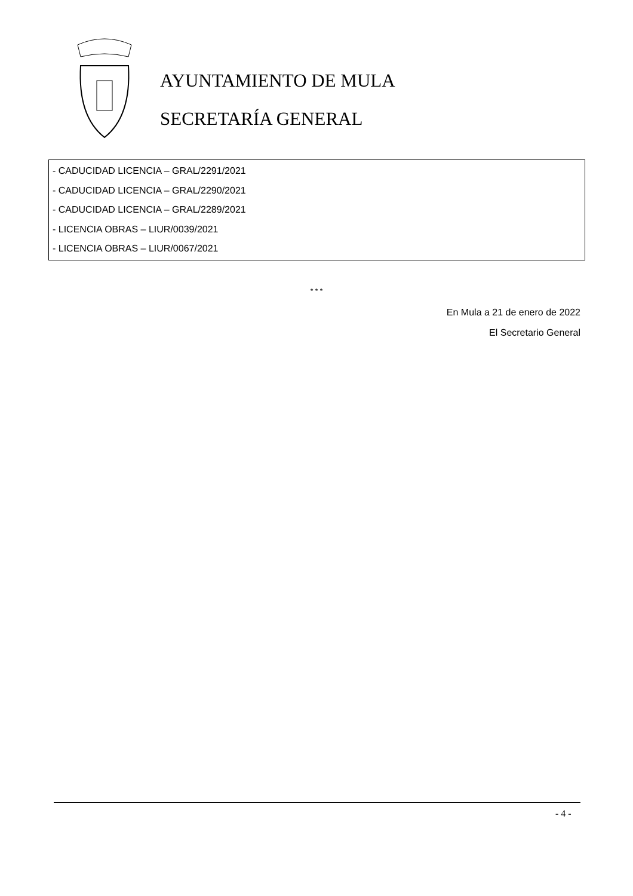AYUNTAMIENTO DE MULA
SECRETARÍA GENERAL
- CADUCIDAD LICENCIA – GRAL/2291/2021
- CADUCIDAD LICENCIA – GRAL/2290/2021
- CADUCIDAD LICENCIA – GRAL/2289/2021
- LICENCIA OBRAS – LIUR/0039/2021
- LICENCIA OBRAS – LIUR/0067/2021
* * *
En Mula a 21 de enero de 2022
El Secretario General
- 4 -